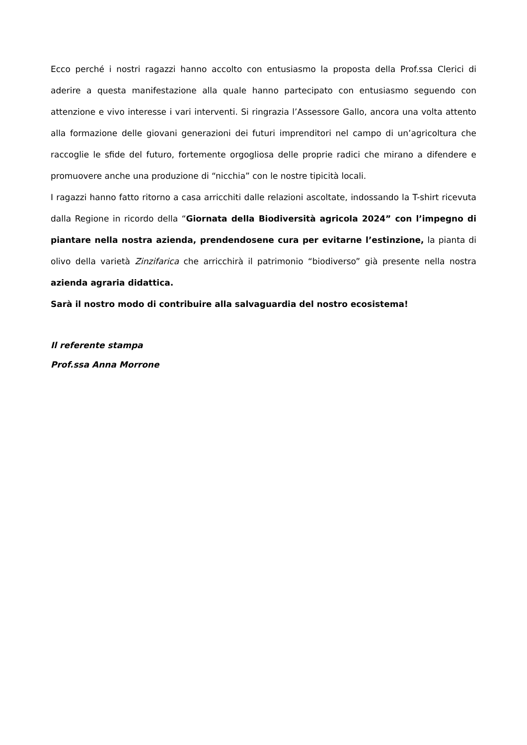Ecco perché i nostri ragazzi hanno accolto con entusiasmo la proposta della Prof.ssa Clerici di aderire a questa manifestazione alla quale hanno partecipato con entusiasmo seguendo con attenzione e vivo interesse i vari interventi. Si ringrazia l’Assessore Gallo, ancora una volta attento alla formazione delle giovani generazioni dei futuri imprenditori nel campo di un’agricoltura che raccoglie le sfide del futuro, fortemente orgogliosa delle proprie radici che mirano a difendere e promuovere anche una produzione di “nicchia” con le nostre tipicità locali.
I ragazzi hanno fatto ritorno a casa arricchiti dalle relazioni ascoltate, indossando la T-shirt ricevuta dalla Regione in ricordo della “Giornata della Biodiversità agricola 2024” con l’impegno di piantare nella nostra azienda, prendendosene cura per evitarne l’estinzione, la pianta di olivo della varietà Zinzifarica che arricchirà il patrimonio “biodiverso” già presente nella nostra azienda agraria didattica.
Sarà il nostro modo di contribuire alla salvaguardia del nostro ecosistema!
Il referente stampa
Prof.ssa Anna Morrone